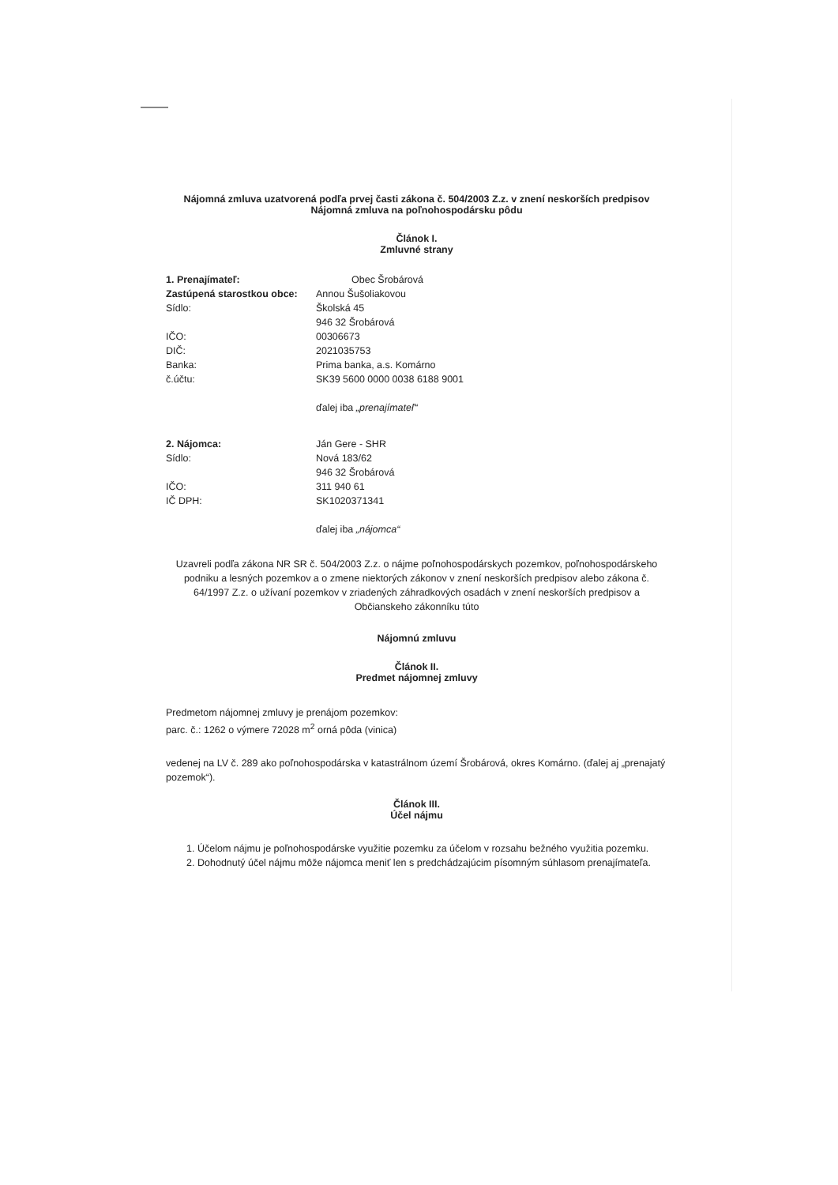Nájomná zmluva uzatvorená podľa prvej časti zákona č. 504/2003 Z.z. v znení neskorších predpisov
Nájomná zmluva na poľnohospodársku pôdu
Článok I.
Zmluvné strany
1. Prenajímateľ: Obec Šrobárová
Zastúpená starostkou obce:
Annou Šušoliakovou
Sídlo: Školská 45
946 32 Šrobárová
IČO: 00306673
DIČ: 2021035753
Banka: Prima banka, a.s. Komárno
č.účtu: SK39 5600 0000 0038 6188 9001
ďalej iba „prenajímateľ“
2. Nájomca: Ján Gere - SHR
Sídlo: Nová 183/62
946 32 Šrobárová
IČO: 311 940 61
IČ DPH: SK1020371341
ďalej iba „nájomca“
Uzavreli podľa zákona NR SR č. 504/2003 Z.z. o nájme poľnohospodárskych pozemkov, poľnohospodárskeho podniku a lesných pozemkov a o zmene niektorých zákonov v znení neskorších predpisov alebo zákona č. 64/1997 Z.z. o užívaní pozemkov v zriadených záhradkových osadách v znení neskorších predpisov a Občianskeho zákonníku túto
Nájomnú zmluvu
Článok II.
Predmet nájomnej zmluvy
Predmetom nájomnej zmluvy je prenájom pozemkov:
parc. č.: 1262 o výmere 72028 m<sup>2</sup> orná pôda (vinica)
vedenej na LV č. 289 ako poľnohospodárska v katastrálnom území Šrobárová, okres Komárno. (ďalej aj „prenajatý pozemok“).
Článok III.
Účel nájmu
1. Účelom nájmu je poľnohospodárske využitie pozemku za účelom v rozsahu bežného využitia pozemku.
2. Dohodnutý účel nájmu môže nájomca meniť len s predchádzajúcim písomným súhlasom prenajímateľa.